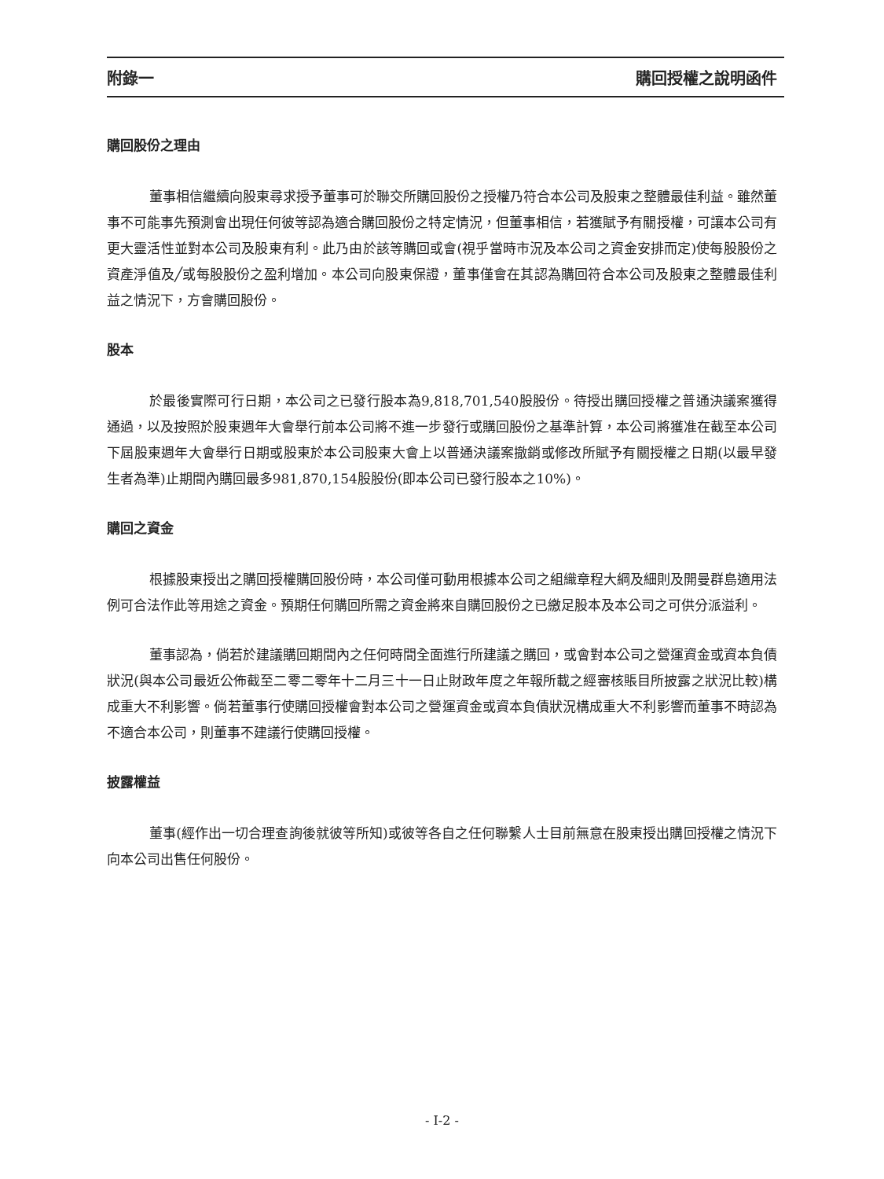附錄一 購回授權之說明函件
購回股份之理由
董事相信繼續向股東尋求授予董事可於聯交所購回股份之授權乃符合本公司及股東之整體最佳利益。雖然董事不可能事先預測會出現任何彼等認為適合購回股份之特定情況，但董事相信，若獲賦予有關授權，可讓本公司有更大靈活性並對本公司及股東有利。此乃由於該等購回或會(視乎當時市況及本公司之資金安排而定)使每股股份之資產淨值及╱或每股股份之盈利增加。本公司向股東保證，董事僅會在其認為購回符合本公司及股東之整體最佳利益之情況下，方會購回股份。
股本
於最後實際可行日期，本公司之已發行股本為9,818,701,540股股份。待授出購回授權之普通決議案獲得通過，以及按照於股東週年大會舉行前本公司將不進一步發行或購回股份之基準計算，本公司將獲准在截至本公司下屆股東週年大會舉行日期或股東於本公司股東大會上以普通決議案撤銷或修改所賦予有關授權之日期(以最早發生者為準)止期間內購回最多981,870,154股股份(即本公司已發行股本之10%)。
購回之資金
根據股東授出之購回授權購回股份時，本公司僅可動用根據本公司之組織章程大綱及細則及開曼群島適用法例可合法作此等用途之資金。預期任何購回所需之資金將來自購回股份之已繳足股本及本公司之可供分派溢利。
董事認為，倘若於建議購回期間內之任何時間全面進行所建議之購回，或會對本公司之營運資金或資本負債狀況(與本公司最近公佈截至二零二零年十二月三十一日止財政年度之年報所載之經審核賬目所披露之狀況比較)構成重大不利影響。倘若董事行使購回授權會對本公司之營運資金或資本負債狀況構成重大不利影響而董事不時認為不適合本公司，則董事不建議行使購回授權。
披露權益
董事(經作出一切合理查詢後就彼等所知)或彼等各自之任何聯繫人士目前無意在股東授出購回授權之情況下向本公司出售任何股份。
- I-2 -